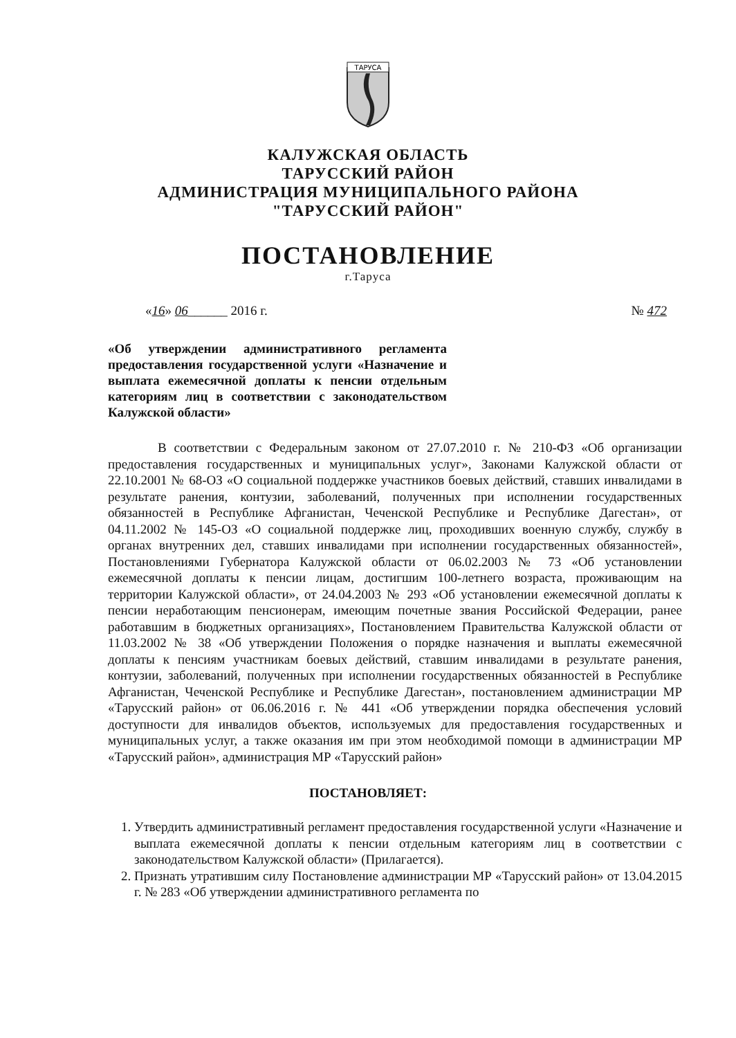ТАРУСА
КАЛУЖСКАЯ ОБЛАСТЬ
ТАРУССКИЙ РАЙОН
АДМИНИСТРАЦИЯ МУНИЦИПАЛЬНОГО РАЙОНА
"ТАРУССКИЙ РАЙОН"
ПОСТАНОВЛЕНИЕ
г.Таруса
«16» 06______ 2016 г. № 472
«Об утверждении административного регламента предоставления государственной услуги «Назначение и выплата ежемесячной доплаты к пенсии отдельным категориям лиц в соответствии с законодательством Калужской области»
В соответствии с Федеральным законом от 27.07.2010 г. № 210-ФЗ «Об организации предоставления государственных и муниципальных услуг», Законами Калужской области от 22.10.2001 № 68-ОЗ «О социальной поддержке участников боевых действий, ставших инвалидами в результате ранения, контузии, заболеваний, полученных при исполнении государственных обязанностей в Республике Афганистан, Чеченской Республике и Республике Дагестан», от 04.11.2002 № 145-ОЗ «О социальной поддержке лиц, проходивших военную службу, службу в органах внутренних дел, ставших инвалидами при исполнении государственных обязанностей», Постановлениями Губернатора Калужской области от 06.02.2003 № 73 «Об установлении ежемесячной доплаты к пенсии лицам, достигшим 100-летнего возраста, проживающим на территории Калужской области», от 24.04.2003 № 293 «Об установлении ежемесячной доплаты к пенсии неработающим пенсионерам, имеющим почетные звания Российской Федерации, ранее работавшим в бюджетных организациях», Постановлением Правительства Калужской области от 11.03.2002 № 38 «Об утверждении Положения о порядке назначения и выплаты ежемесячной доплаты к пенсиям участникам боевых действий, ставшим инвалидами в результате ранения, контузии, заболеваний, полученных при исполнении государственных обязанностей в Республике Афганистан, Чеченской Республике и Республике Дагестан», постановлением администрации МР «Тарусский район» от 06.06.2016 г. № 441 «Об утверждении порядка обеспечения условий доступности для инвалидов объектов, используемых для предоставления государственных и муниципальных услуг, а также оказания им при этом необходимой помощи в администрации МР «Тарусский район», администрация МР «Тарусский район»
ПОСТАНОВЛЯЕТ:
1. Утвердить административный регламент предоставления государственной услуги «Назначение и выплата ежемесячной доплаты к пенсии отдельным категориям лиц в соответствии с законодательством Калужской области» (Прилагается).
2. Признать утратившим силу Постановление администрации МР «Тарусский район» от 13.04.2015 г. № 283 «Об утверждении административного регламента по